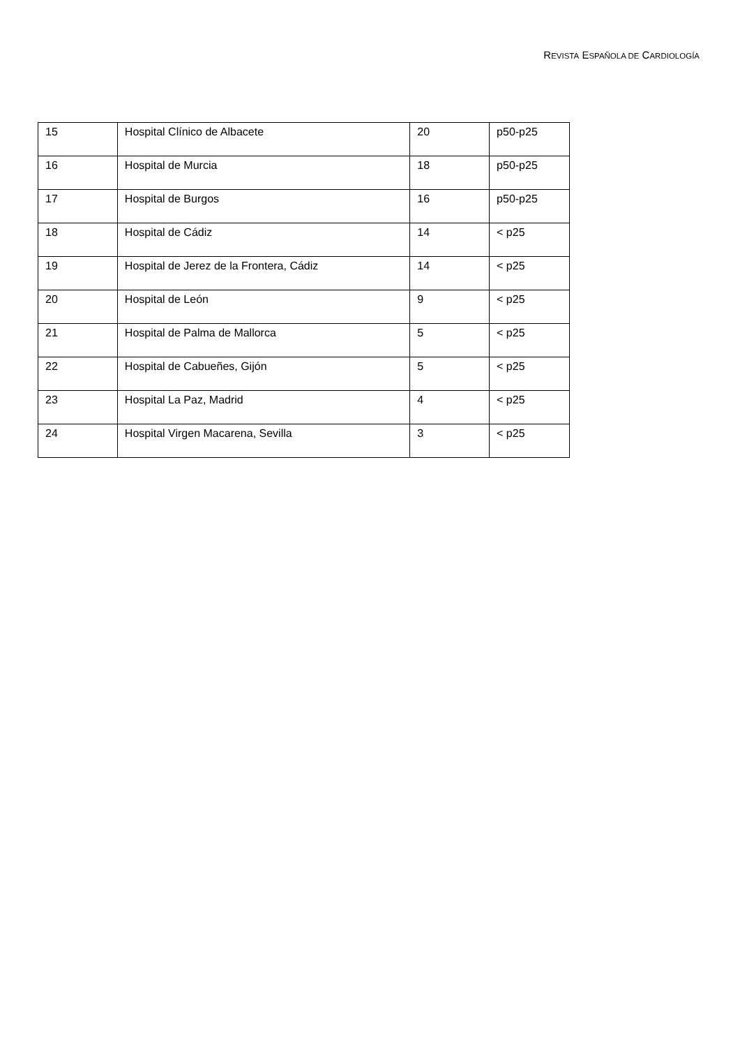REVISTA ESPAÑOLA DE CARDIOLOGÍA
| 15 | Hospital Clínico de Albacete | 20 | p50-p25 |
| 16 | Hospital de Murcia | 18 | p50-p25 |
| 17 | Hospital de Burgos | 16 | p50-p25 |
| 18 | Hospital de Cádiz | 14 | < p25 |
| 19 | Hospital de Jerez de la Frontera, Cádiz | 14 | < p25 |
| 20 | Hospital de León | 9 | < p25 |
| 21 | Hospital de Palma de Mallorca | 5 | < p25 |
| 22 | Hospital de Cabueñes, Gijón | 5 | < p25 |
| 23 | Hospital La Paz, Madrid | 4 | < p25 |
| 24 | Hospital Virgen Macarena, Sevilla | 3 | < p25 |